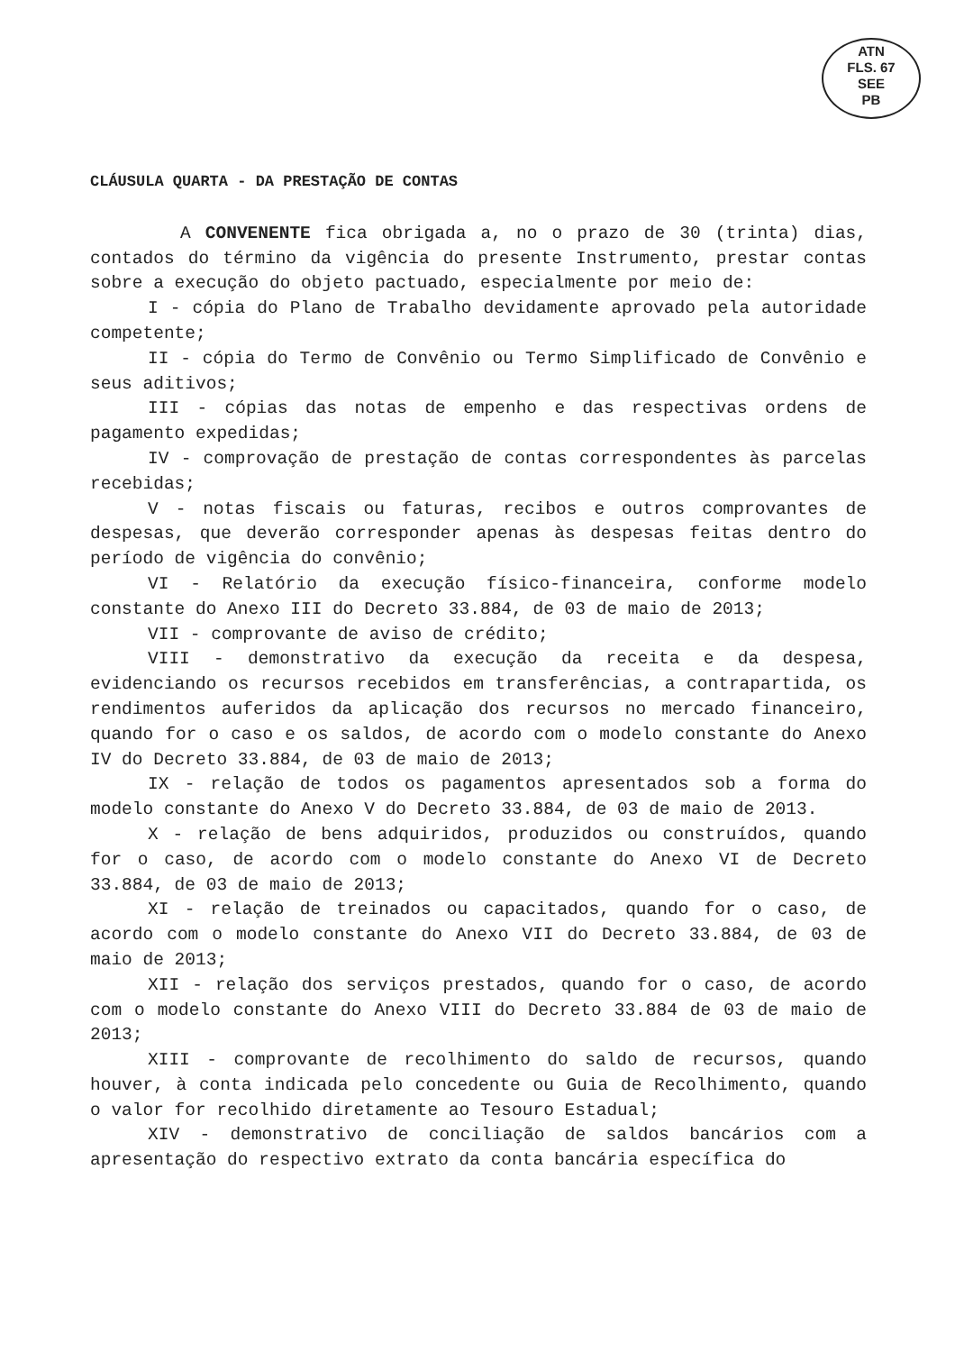ATN
FLS. 67
SEE
PB
CLÁUSULA QUARTA - DA PRESTAÇÃO DE CONTAS
A CONVENENTE fica obrigada a, no o prazo de 30 (trinta) dias, contados do término da vigência do presente Instrumento, prestar contas sobre a execução do objeto pactuado, especialmente por meio de:
I - cópia do Plano de Trabalho devidamente aprovado pela autoridade competente;
II - cópia do Termo de Convênio ou Termo Simplificado de Convênio e seus aditivos;
III - cópias das notas de empenho e das respectivas ordens de pagamento expedidas;
IV - comprovação de prestação de contas correspondentes às parcelas recebidas;
V - notas fiscais ou faturas, recibos e outros comprovantes de despesas, que deverão corresponder apenas às despesas feitas dentro do período de vigência do convênio;
VI - Relatório da execução físico-financeira, conforme modelo constante do Anexo III do Decreto 33.884, de 03 de maio de 2013;
VII - comprovante de aviso de crédito;
VIII - demonstrativo da execução da receita e da despesa, evidenciando os recursos recebidos em transferências, a contrapartida, os rendimentos auferidos da aplicação dos recursos no mercado financeiro, quando for o caso e os saldos, de acordo com o modelo constante do Anexo IV do Decreto 33.884, de 03 de maio de 2013;
IX - relação de todos os pagamentos apresentados sob a forma do modelo constante do Anexo V do Decreto 33.884, de 03 de maio de 2013.
X - relação de bens adquiridos, produzidos ou construídos, quando for o caso, de acordo com o modelo constante do Anexo VI de Decreto 33.884, de 03 de maio de 2013;
XI - relação de treinados ou capacitados, quando for o caso, de acordo com o modelo constante do Anexo VII do Decreto 33.884, de 03 de maio de 2013;
XII - relação dos serviços prestados, quando for o caso, de acordo com o modelo constante do Anexo VIII do Decreto 33.884 de 03 de maio de 2013;
XIII - comprovante de recolhimento do saldo de recursos, quando houver, à conta indicada pelo concedente ou Guia de Recolhimento, quando o valor for recolhido diretamente ao Tesouro Estadual;
XIV - demonstrativo de conciliação de saldos bancários com a apresentação do respectivo extrato da conta bancária específica do